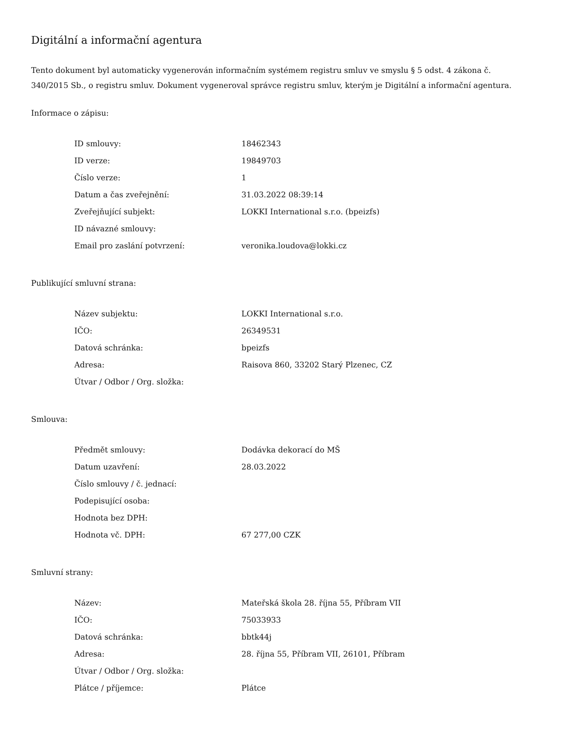Digitální a informační agentura
Tento dokument byl automaticky vygenerován informačním systémem registru smluv ve smyslu § 5 odst. 4 zákona č. 340/2015 Sb., o registru smluv. Dokument vygeneroval správce registru smluv, kterým je Digitální a informační agentura.
Informace o zápisu:
| ID smlouvy: | 18462343 |
| ID verze: | 19849703 |
| Číslo verze: | 1 |
| Datum a čas zveřejnění: | 31.03.2022 08:39:14 |
| Zveřejňující subjekt: | LOKKI International s.r.o. (bpeizfs) |
| ID návazné smlouvy: | |
| Email pro zaslání potvrzení: | veronika.loudova@lokki.cz |
Publikující smluvní strana:
| Název subjektu: | LOKKI International s.r.o. |
| IČO: | 26349531 |
| Datová schránka: | bpeizfs |
| Adresa: | Raisova 860, 33202 Starý Plzenec, CZ |
| Útvar / Odbor / Org. složka: | |
Smlouva:
| Předmět smlouvy: | Dodávka dekorací do MŠ |
| Datum uzavření: | 28.03.2022 |
| Číslo smlouvy / č. jednací: | |
| Podepisující osoba: | |
| Hodnota bez DPH: | |
| Hodnota vč. DPH: | 67 277,00 CZK |
Smluvní strany:
| Název: | Mateřská škola 28. října 55, Příbram VII |
| IČO: | 75033933 |
| Datová schránka: | bbtk44j |
| Adresa: | 28. října 55, Příbram VII, 26101, Příbram |
| Útvar / Odbor / Org. složka: | |
| Plátce / příjemce: | Plátce |